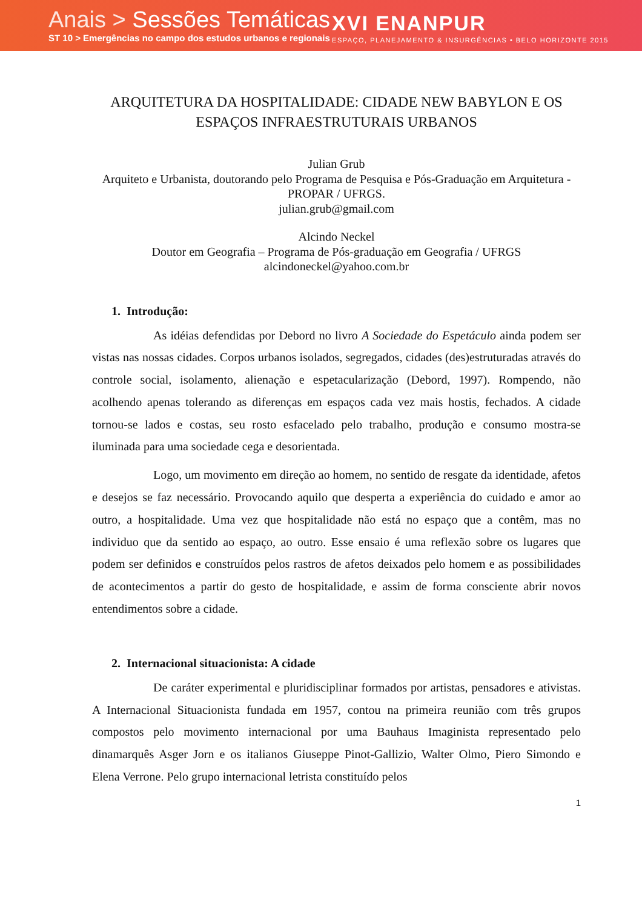Anais > Sessões Temáticas
ST 10 > Emergências no campo dos estudos urbanos e regionais
XVI ENANPUR
ESPAÇO, PLANEJAMENTO & INSURGÊNCIAS • BELO HORIZONTE 2015
ARQUITETURA DA HOSPITALIDADE: CIDADE NEW BABYLON E OS ESPAÇOS INFRAESTRUTURAIS URBANOS
Julian Grub
Arquiteto e Urbanista, doutorando pelo Programa de Pesquisa e Pós-Graduação em Arquitetura - PROPAR / UFRGS.
julian.grub@gmail.com
Alcindo Neckel
Doutor em Geografia – Programa de Pós-graduação em Geografia / UFRGS
alcindoneckel@yahoo.com.br
1. Introdução:
As idéias defendidas por Debord no livro A Sociedade do Espetáculo ainda podem ser vistas nas nossas cidades. Corpos urbanos isolados, segregados, cidades (des)estruturadas através do controle social, isolamento, alienação e espetacularização (Debord, 1997). Rompendo, não acolhendo apenas tolerando as diferenças em espaços cada vez mais hostis, fechados. A cidade tornou-se lados e costas, seu rosto esfacelado pelo trabalho, produção e consumo mostra-se iluminada para uma sociedade cega e desorientada.
Logo, um movimento em direção ao homem, no sentido de resgate da identidade, afetos e desejos se faz necessário. Provocando aquilo que desperta a experiência do cuidado e amor ao outro, a hospitalidade. Uma vez que hospitalidade não está no espaço que a contêm, mas no individuo que da sentido ao espaço, ao outro. Esse ensaio é uma reflexão sobre os lugares que podem ser definidos e construídos pelos rastros de afetos deixados pelo homem e as possibilidades de acontecimentos a partir do gesto de hospitalidade, e assim de forma consciente abrir novos entendimentos sobre a cidade.
2. Internacional situacionista: A cidade
De caráter experimental e pluridisciplinar formados por artistas, pensadores e ativistas. A Internacional Situacionista fundada em 1957, contou na primeira reunião com três grupos compostos pelo movimento internacional por uma Bauhaus Imaginista representado pelo dinamarquês Asger Jorn e os italianos Giuseppe Pinot-Gallizio, Walter Olmo, Piero Simondo e Elena Verrone. Pelo grupo internacional letrista constituído pelos
1